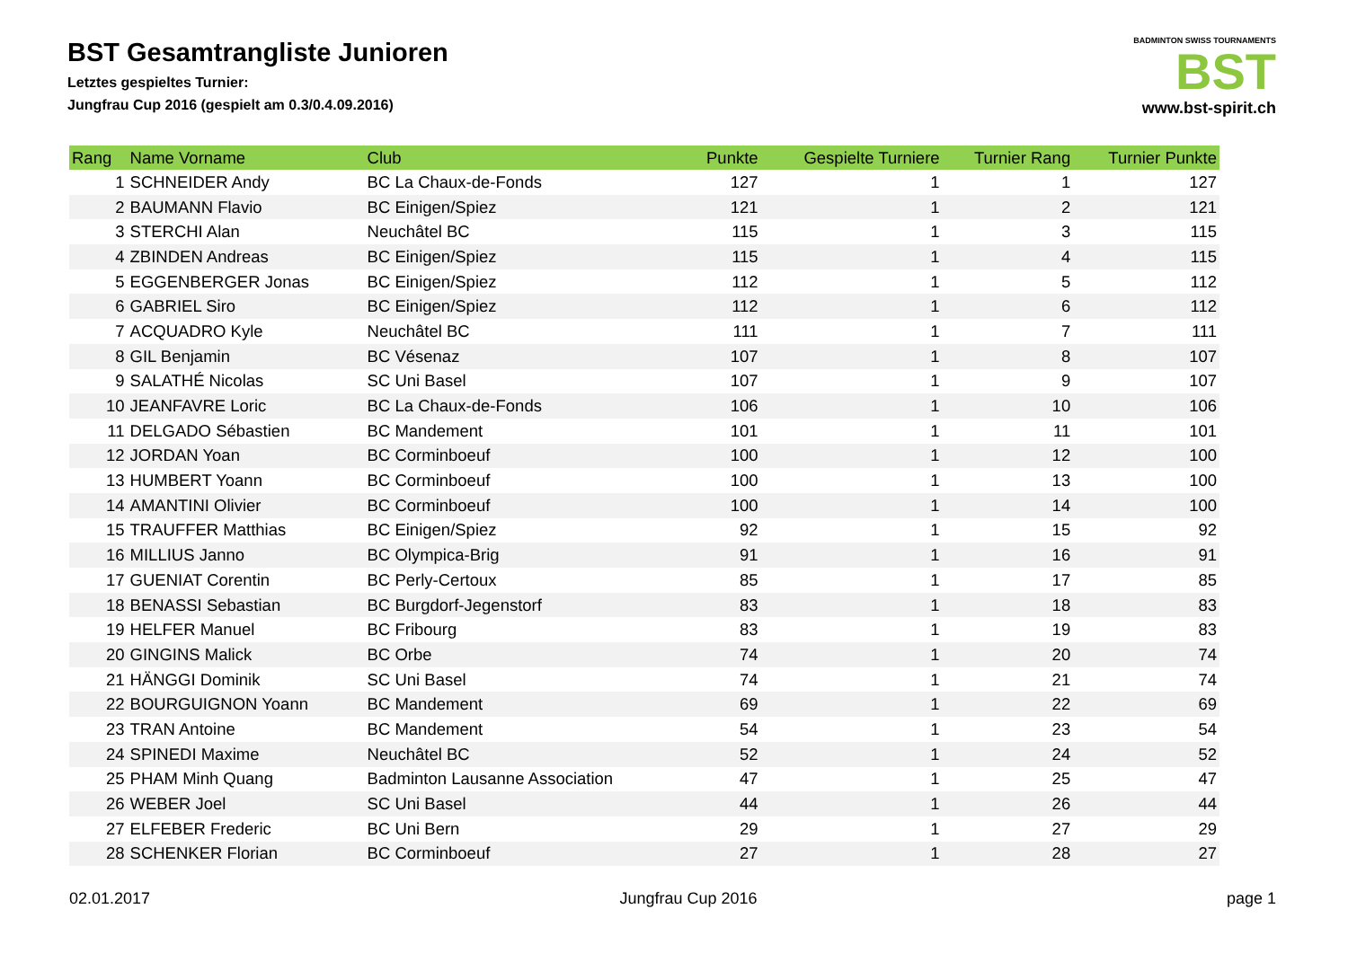BST Gesamtrangliste Junioren
Letztes gespieltes Turnier:
Jungfrau Cup 2016 (gespielt am 0.3/0.4.09.2016)
BADMINTON SWISS TOURNAMENTS
BST
www.bst-spirit.ch
| Rang | Name Vorname | Club | Punkte | Gespielte Turniere | Turnier Rang | Turnier Punkte |
| --- | --- | --- | --- | --- | --- | --- |
| 1 | SCHNEIDER Andy | BC La Chaux-de-Fonds | 127 | 1 | 1 | 127 |
| 2 | BAUMANN Flavio | BC Einigen/Spiez | 121 | 1 | 2 | 121 |
| 3 | STERCHI Alan | Neuchâtel BC | 115 | 1 | 3 | 115 |
| 4 | ZBINDEN Andreas | BC Einigen/Spiez | 115 | 1 | 4 | 115 |
| 5 | EGGENBERGER Jonas | BC Einigen/Spiez | 112 | 1 | 5 | 112 |
| 6 | GABRIEL Siro | BC Einigen/Spiez | 112 | 1 | 6 | 112 |
| 7 | ACQUADRO Kyle | Neuchâtel BC | 111 | 1 | 7 | 111 |
| 8 | GIL Benjamin | BC Vésenaz | 107 | 1 | 8 | 107 |
| 9 | SALATHÉ Nicolas | SC Uni Basel | 107 | 1 | 9 | 107 |
| 10 | JEANFAVRE Loric | BC La Chaux-de-Fonds | 106 | 1 | 10 | 106 |
| 11 | DELGADO Sébastien | BC Mandement | 101 | 1 | 11 | 101 |
| 12 | JORDAN Yoan | BC Corminboeuf | 100 | 1 | 12 | 100 |
| 13 | HUMBERT Yoann | BC Corminboeuf | 100 | 1 | 13 | 100 |
| 14 | AMANTINI Olivier | BC Corminboeuf | 100 | 1 | 14 | 100 |
| 15 | TRAUFFER Matthias | BC Einigen/Spiez | 92 | 1 | 15 | 92 |
| 16 | MILLIUS Janno | BC Olympica-Brig | 91 | 1 | 16 | 91 |
| 17 | GUENIAT Corentin | BC Perly-Certoux | 85 | 1 | 17 | 85 |
| 18 | BENASSI Sebastian | BC Burgdorf-Jegenstorf | 83 | 1 | 18 | 83 |
| 19 | HELFER Manuel | BC Fribourg | 83 | 1 | 19 | 83 |
| 20 | GINGINS Malick | BC Orbe | 74 | 1 | 20 | 74 |
| 21 | HÄNGGI Dominik | SC Uni Basel | 74 | 1 | 21 | 74 |
| 22 | BOURGUIGNON Yoann | BC Mandement | 69 | 1 | 22 | 69 |
| 23 | TRAN Antoine | BC Mandement | 54 | 1 | 23 | 54 |
| 24 | SPINEDI Maxime | Neuchâtel BC | 52 | 1 | 24 | 52 |
| 25 | PHAM Minh Quang | Badminton Lausanne Association | 47 | 1 | 25 | 47 |
| 26 | WEBER Joel | SC Uni Basel | 44 | 1 | 26 | 44 |
| 27 | ELFEBER Frederic | BC Uni Bern | 29 | 1 | 27 | 29 |
| 28 | SCHENKER Florian | BC Corminboeuf | 27 | 1 | 28 | 27 |
02.01.2017 Jungfrau Cup 2016 page 1